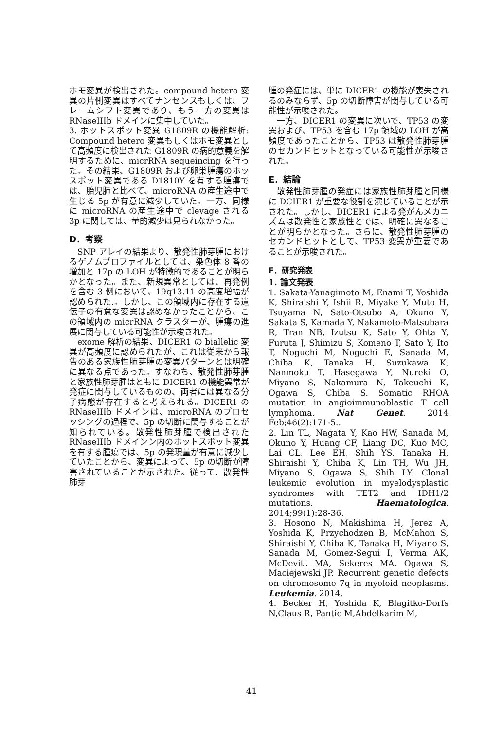ホモ変異が検出された。compound hetero 変異の片側変異はすべてナンセンスもしくは、フレームシフト変異であり、もう一方の変異は RNaseIIIb ドメインに集中していた。
3. ホットスポット変異 G1809R の機能解析: Compound hetero 変異もしくはホモ変異として高頻度に検出された G1809R の病的意義を解明するために、micrRNA sequeincing を行った。その結果、G1809R および卵巣腫瘍のホッスポット変異である D1810Y を有する腫瘍では、胎児肺と比べて、microRNA の産生途中で生じる 5p が有意に減少していた。一方、同様に microRNA の産生途中で clevage される 3p に関しては、量的減少は見られなかった。
D．考察
SNP アレイの結果より、散発性肺芽腫におけるゲノムプロファイルとしては、染色体 8 番の増加と 17p の LOH が特徴的であることが明らかとなった。また、新規異常としては、再発例を含む 3 例において、19q13.11 の高度増幅が認められた.。しかし、この領域内に存在する遺伝子の有意な変異は認めなかったことから、この領域内の micrRNA クラスターが、腫瘍の進展に関与している可能性が示唆された。
exome 解析の結果、DICER1 の biallelic 変異が高頻度に認められたが、これは従来から報告のある家族性肺芽腫の変異パターンとは明確に異なる点であった。すなわち、散発性肺芽腫と家族性肺芽腫はともに DICER1 の機能異常が発症に関与しているものの、両者には異なる分子病態が存在すると考えられる。DICER1 の RNaseIIIb ドメインは、microRNA のプロセッシングの過程で、5p の切断に関与することが知られている。散発性肺芽腫で検出された RNaseIIIb ドメインン内のホットスポット変異を有する腫瘍では、5p の発現量が有意に減少していたことから、変異によって、5p の切断が障害されていることが示された。従って、散発性肺芽
腫の発症には、単に DICER1 の機能が喪失されるのみならず、5p の切断障害が関与している可能性が示唆された。
一方、DICER1 の変異に次いで、TP53 の変異および、TP53 を含む 17p 領域の LOH が高頻度であったことから、TP53 は散発性肺芽腫のセカンドヒットとなっている可能性が示唆された。
E．結論
散発性肺芽腫の発症には家族性肺芽腫と同様に DCIER1 が重要な役割を演じていることが示された。しかし、DICER1 による発がんメカニズムは散発性と家族性とでは、明確に異なることが明らかとなった。さらに、散発性肺芽腫のセカンドヒットとして、TP53 変異が重要であることが示唆された。
F．研究発表
1. 論文発表
1. Sakata-Yanagimoto M, Enami T, Yoshida K, Shiraishi Y, Ishii R, Miyake Y, Muto H, Tsuyama N, Sato-Otsubo A, Okuno Y, Sakata S, Kamada Y, Nakamoto-Matsubara R, Tran NB, Izutsu K, Sato Y, Ohta Y, Furuta J, Shimizu S, Komeno T, Sato Y, Ito T, Noguchi M, Noguchi E, Sanada M, Chiba K, Tanaka H, Suzukawa K, Nanmoku T, Hasegawa Y, Nureki O, Miyano S, Nakamura N, Takeuchi K, Ogawa S, Chiba S. Somatic RHOA mutation in angioimmunoblastic T cell lymphoma. Nat Genet. 2014 Feb;46(2):171-5..
2. Lin TL, Nagata Y, Kao HW, Sanada M, Okuno Y, Huang CF, Liang DC, Kuo MC, Lai CL, Lee EH, Shih YS, Tanaka H, Shiraishi Y, Chiba K, Lin TH, Wu JH, Miyano S, Ogawa S, Shih LY. Clonal leukemic evolution in myelodysplastic syndromes with TET2 and IDH1/2 mutations. Haematologica. 2014;99(1):28-36.
3. Hosono N, Makishima H, Jerez A, Yoshida K, Przychodzen B, McMahon S, Shiraishi Y, Chiba K, Tanaka H, Miyano S, Sanada M, Gomez-Segui I, Verma AK, McDevitt MA, Sekeres MA, Ogawa S, Maciejewski JP. Recurrent genetic defects on chromosome 7q in myeloid neoplasms. Leukemia. 2014.
4. Becker H, Yoshida K, Blagitko-Dorfs N,Claus R, Pantic M,Abdelkarim M,
41